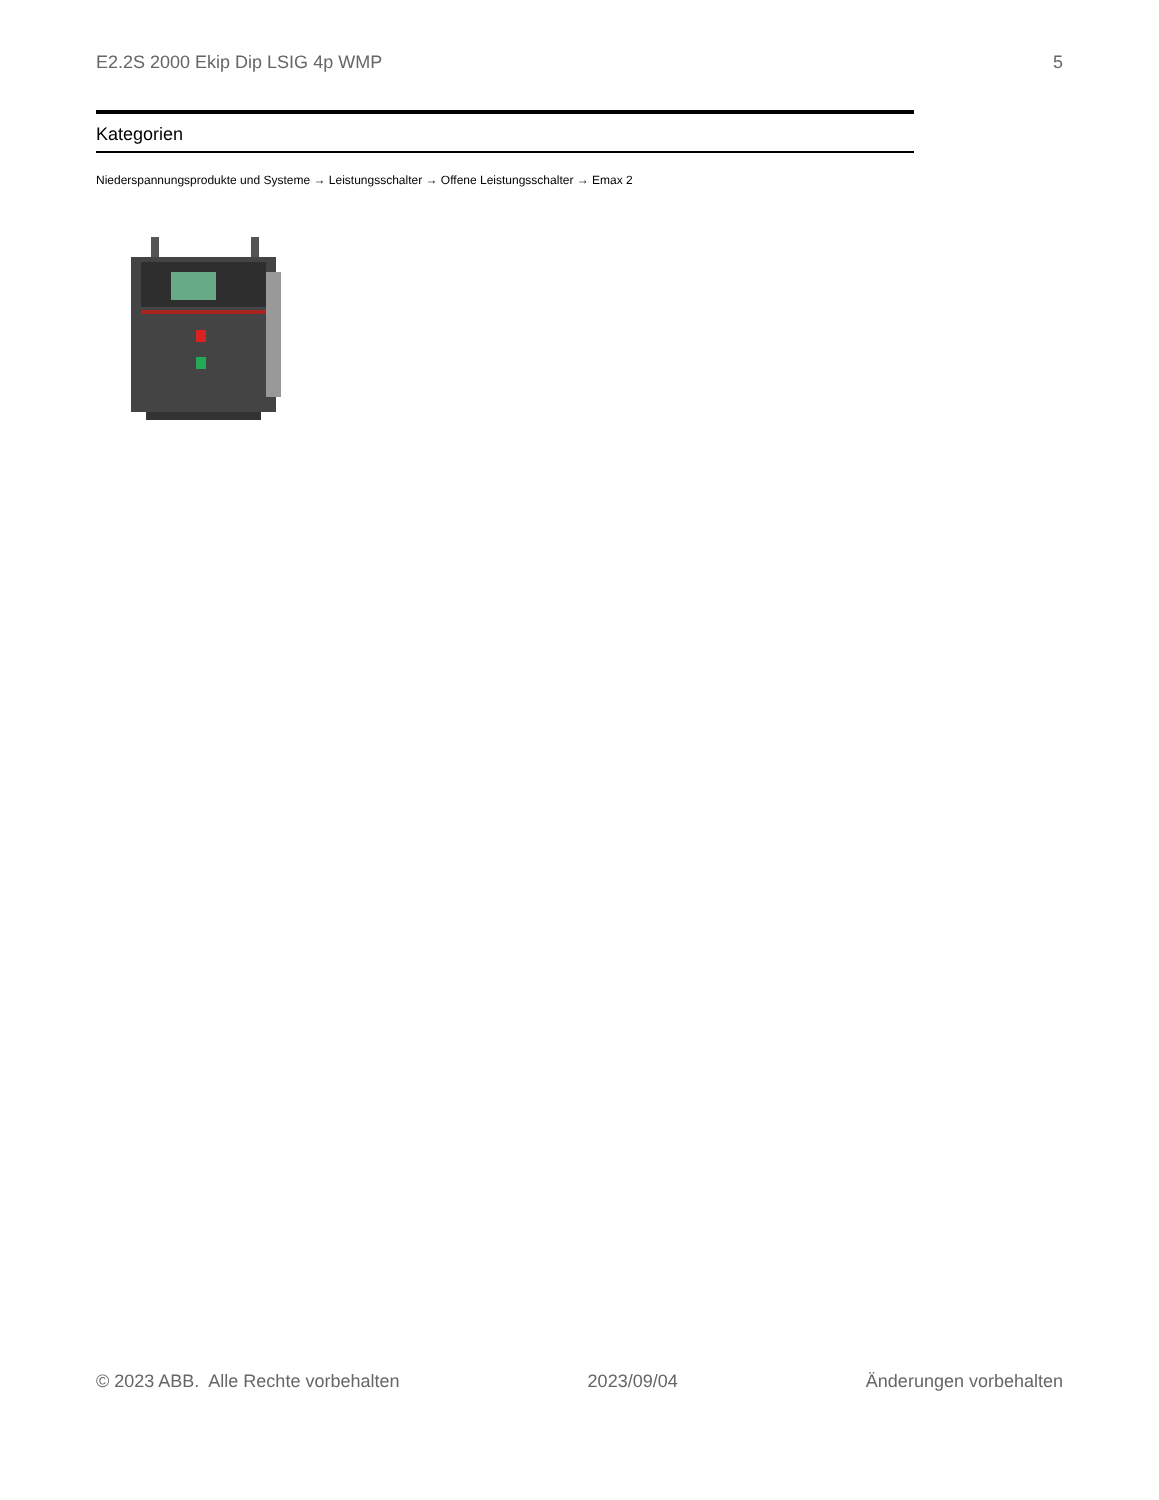E2.2S 2000 Ekip Dip LSIG 4p WMP 5
Kategorien
Niederspannungsprodukte und Systeme → Leistungsschalter → Offene Leistungsschalter → Emax 2
© 2023 ABB. Alle Rechte vorbehalten 2023/09/04 Änderungen vorbehalten